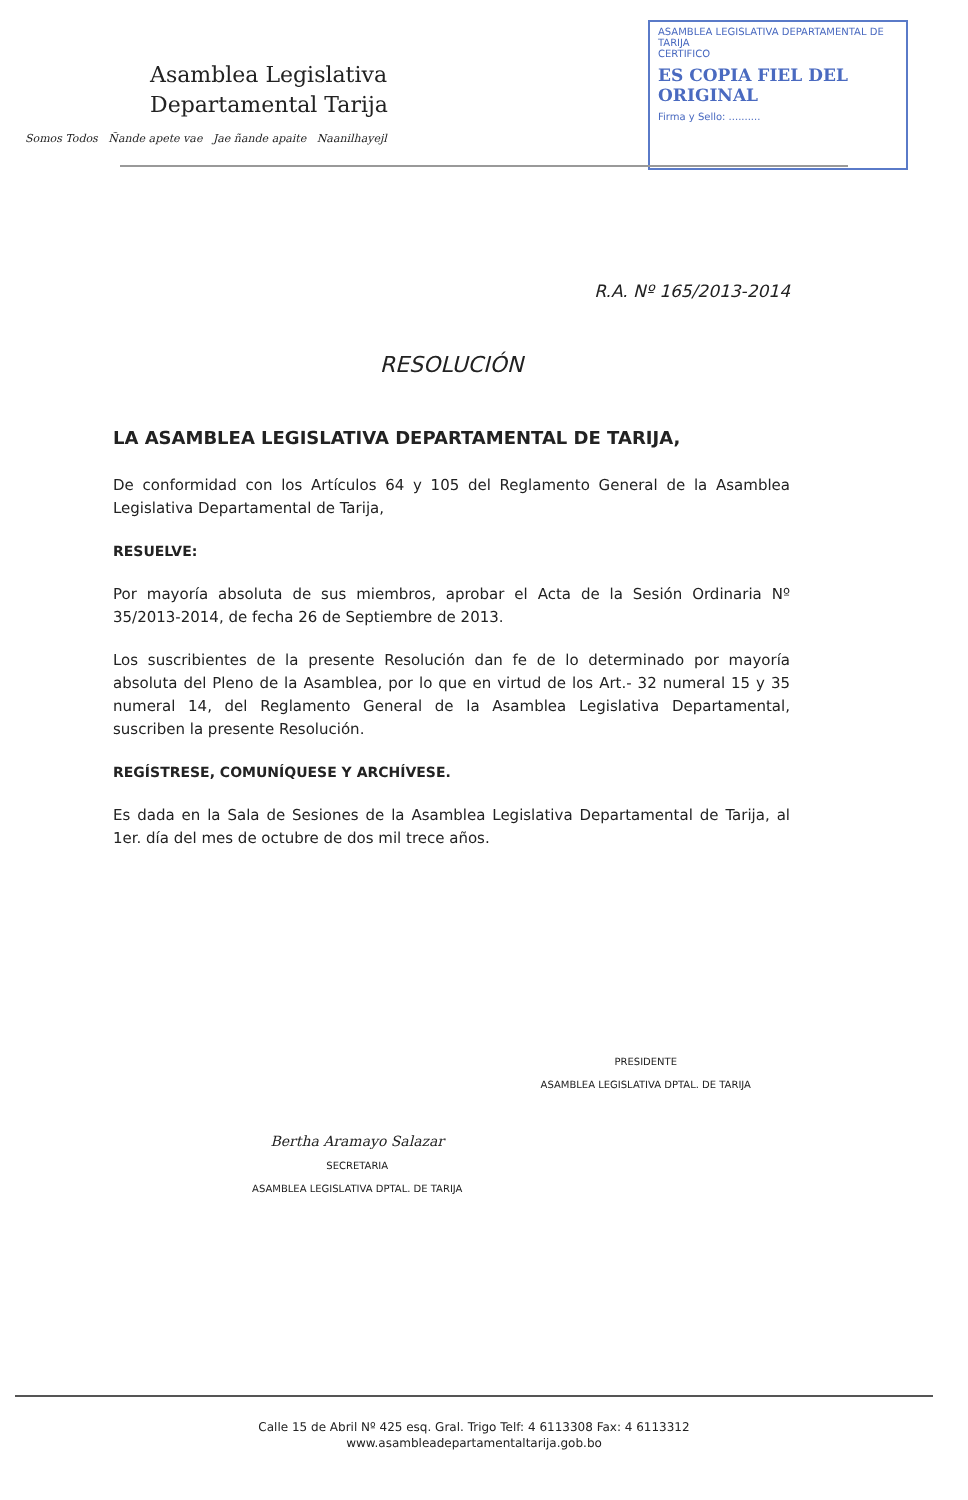Asamblea Legislativa
Departamental Tarija
Somos Todos Ñande apete vae Jae ñande apaite Naanilhayejl
ASAMBLEA LEGISLATIVA DEPARTAMENTAL DE TARIJA
CERTIFICO
ES COPIA FIEL DEL ORIGINAL
Firma y Sello: ..........
R.A. Nº 165/2013-2014
RESOLUCIÓN
LA ASAMBLEA LEGISLATIVA DEPARTAMENTAL DE TARIJA,
De conformidad con los Artículos 64 y 105 del Reglamento General de la Asamblea Legislativa Departamental de Tarija,
RESUELVE:
Por mayoría absoluta de sus miembros, aprobar el Acta de la Sesión Ordinaria Nº 35/2013-2014, de fecha 26 de Septiembre de 2013.
Los suscribientes de la presente Resolución dan fe de lo determinado por mayoría absoluta del Pleno de la Asamblea, por lo que en virtud de los Art.- 32 numeral 15 y 35 numeral 14, del Reglamento General de la Asamblea Legislativa Departamental, suscriben la presente Resolución.
REGÍSTRESE, COMUNÍQUESE Y ARCHÍVESE.
Es dada en la Sala de Sesiones de la Asamblea Legislativa Departamental de Tarija, al 1er. día del mes de octubre de dos mil trece años.
Bertha Aramayo Salazar
SECRETARIA
ASAMBLEA LEGISLATIVA DPTAL. DE TARIJA
PRESIDENTE
ASAMBLEA LEGISLATIVA DPTAL. DE TARIJA
Calle 15 de Abril Nº 425 esq. Gral. Trigo Telf: 4 6113308 Fax: 4 6113312
www.asambleadepartamentaltarija.gob.bo